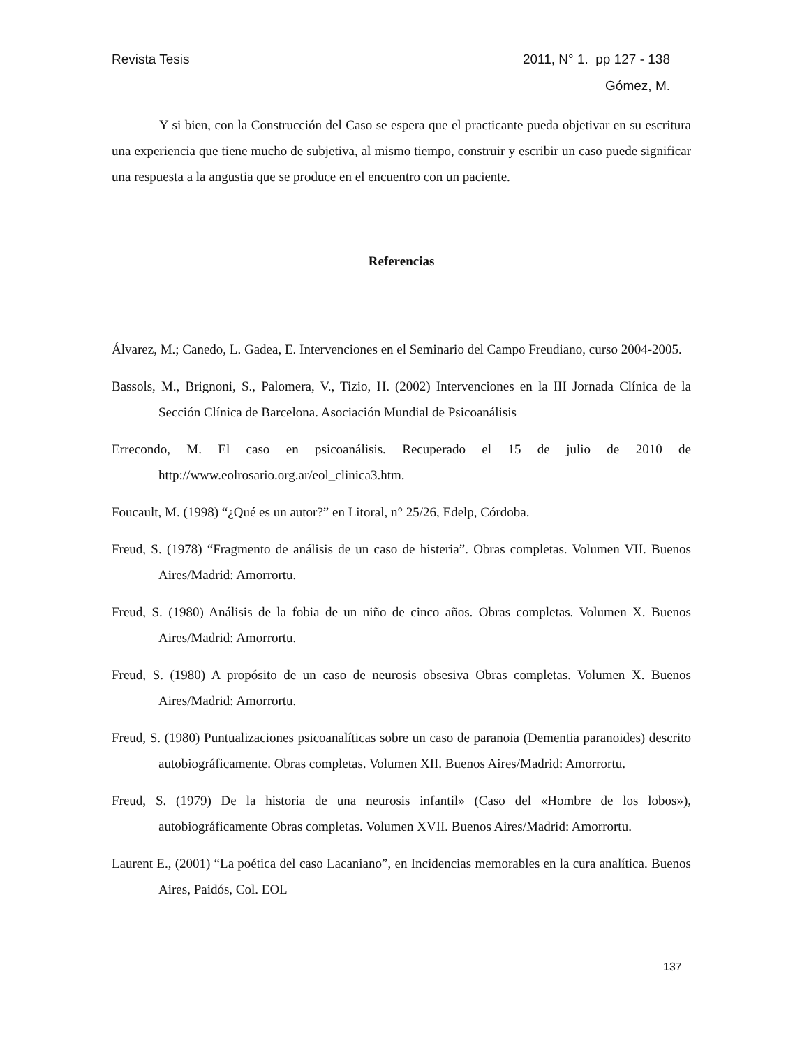Revista Tesis 2011, N° 1. pp 127 - 138
Gómez, M.
Y si bien, con la Construcción del Caso se espera que el practicante pueda objetivar en su escritura una experiencia que tiene mucho de subjetiva, al mismo tiempo, construir y escribir un caso puede significar una respuesta a la angustia que se produce en el encuentro con un paciente.
Referencias
Álvarez, M.; Canedo, L. Gadea, E. Intervenciones en el Seminario del Campo Freudiano, curso 2004-2005.
Bassols, M., Brignoni, S., Palomera, V., Tizio, H. (2002) Intervenciones en la III Jornada Clínica de la Sección Clínica de Barcelona. Asociación Mundial de Psicoanálisis
Errecondo, M. El caso en psicoanálisis. Recuperado el 15 de julio de 2010 de http://www.eolrosario.org.ar/eol_clinica3.htm.
Foucault, M. (1998) “¿Qué es un autor?” en Litoral, n° 25/26, Edelp, Córdoba.
Freud, S. (1978) “Fragmento de análisis de un caso de histeria”. Obras completas. Volumen VII. Buenos Aires/Madrid: Amorrortu.
Freud, S. (1980) Análisis de la fobia de un niño de cinco años. Obras completas. Volumen X. Buenos Aires/Madrid: Amorrortu.
Freud, S. (1980) A propósito de un caso de neurosis obsesiva Obras completas. Volumen X. Buenos Aires/Madrid: Amorrortu.
Freud, S. (1980) Puntualizaciones psicoanalíticas sobre un caso de paranoia (Dementia paranoides) descrito autobiográficamente. Obras completas. Volumen XII. Buenos Aires/Madrid: Amorrortu.
Freud, S. (1979) De la historia de una neurosis infantil» (Caso del «Hombre de los lobos»), autobiográficamente Obras completas. Volumen XVII. Buenos Aires/Madrid: Amorrortu.
Laurent E., (2001) “La poética del caso Lacaniano”, en Incidencias memorables en la cura analítica. Buenos Aires, Paidós, Col. EOL
137